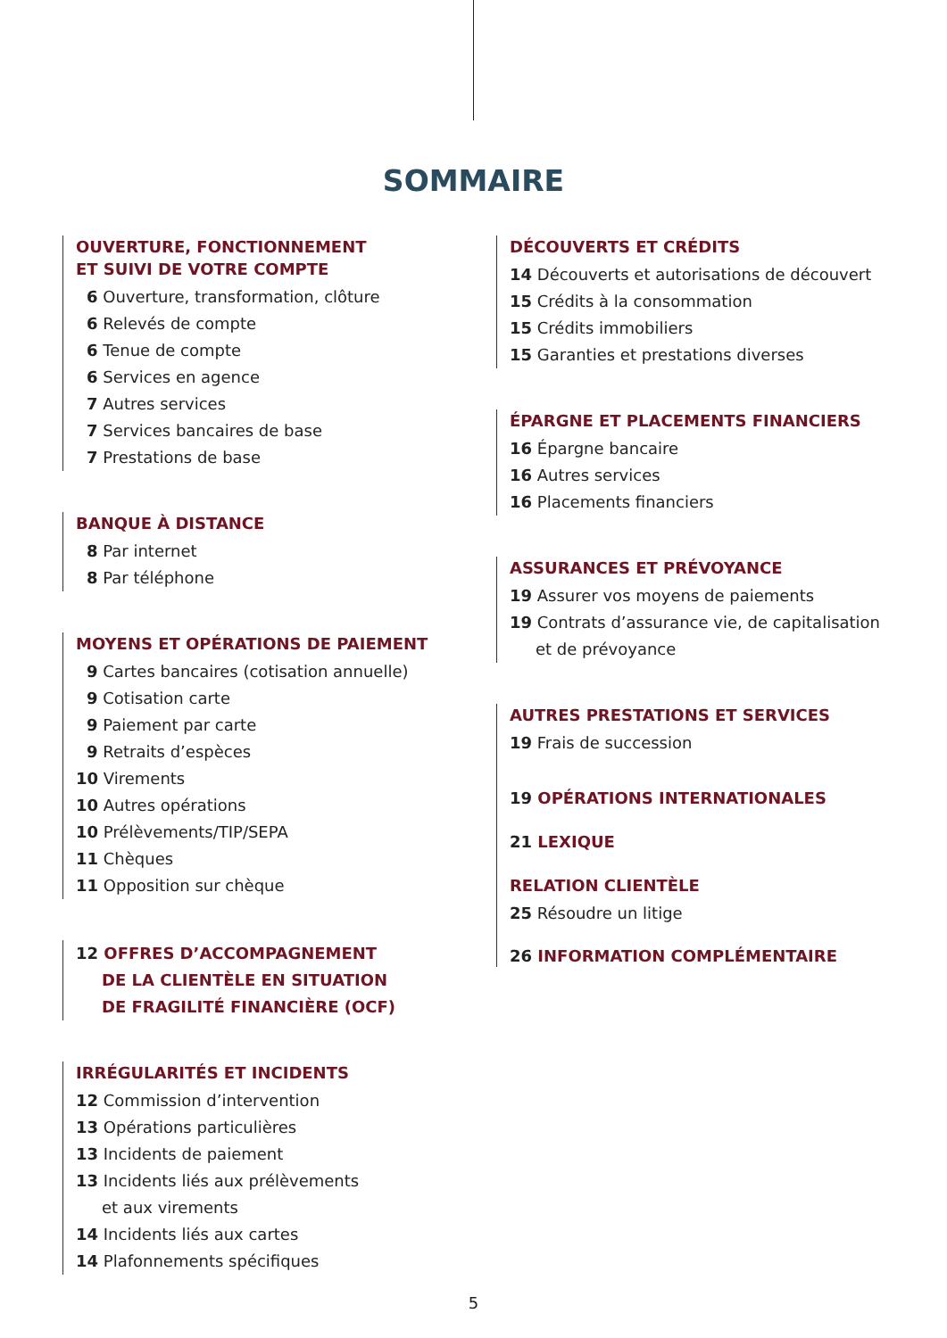SOMMAIRE
OUVERTURE, FONCTIONNEMENT
ET SUIVI DE VOTRE COMPTE
6 Ouverture, transformation, clôture
6 Relevés de compte
6 Tenue de compte
6 Services en agence
7 Autres services
7 Services bancaires de base
7 Prestations de base
BANQUE À DISTANCE
8 Par internet
8 Par téléphone
MOYENS ET OPÉRATIONS DE PAIEMENT
9 Cartes bancaires (cotisation annuelle)
9 Cotisation carte
9 Paiement par carte
9 Retraits d’espèces
10 Virements
10 Autres opérations
10 Prélèvements/TIP/SEPA
11 Chèques
11 Opposition sur chèque
12 OFFRES D’ACCOMPAGNEMENT
DE LA CLIENTÈLE EN SITUATION
DE FRAGILITÉ FINANCIÈRE (OCF)
IRRÉGULARITÉS ET INCIDENTS
12 Commission d’intervention
13 Opérations particulières
13 Incidents de paiement
13 Incidents liés aux prélèvements
et aux virements
14 Incidents liés aux cartes
14 Plafonnements spécifiques
DÉCOUVERTS ET CRÉDITS
14 Découverts et autorisations de découvert
15 Crédits à la consommation
15 Crédits immobiliers
15 Garanties et prestations diverses
ÉPARGNE ET PLACEMENTS FINANCIERS
16 Épargne bancaire
16 Autres services
16 Placements financiers
ASSURANCES ET PRÉVOYANCE
19 Assurer vos moyens de paiements
19 Contrats d’assurance vie, de capitalisation
et de prévoyance
AUTRES PRESTATIONS ET SERVICES
19 Frais de succession
19 OPÉRATIONS INTERNATIONALES
21 LEXIQUE
RELATION CLIENTÈLE
25 Résoudre un litige
26 INFORMATION COMPLÉMENTAIRE
5